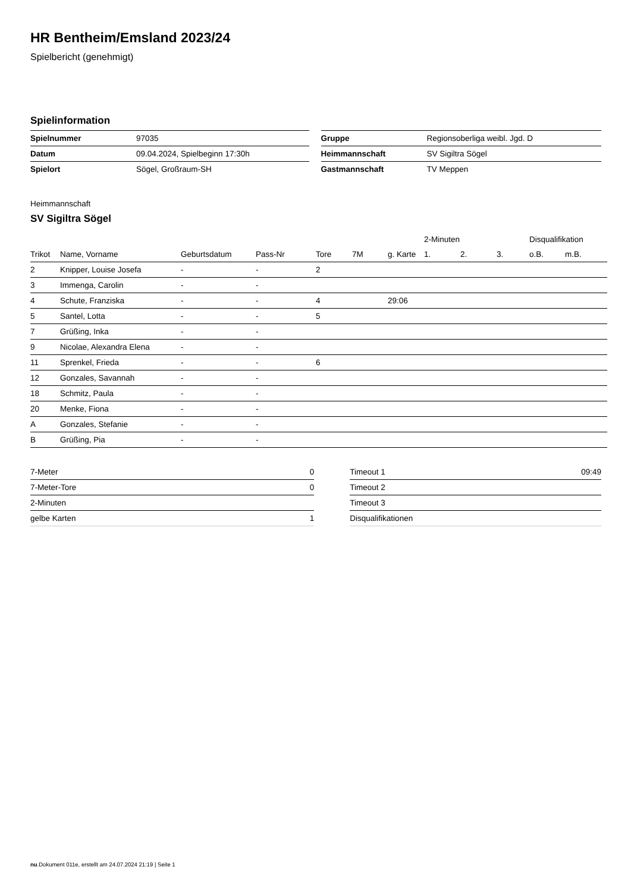HR Bentheim/Emsland 2023/24
Spielbericht (genehmigt)
Spielinformation
| Spielnummer | 97035 |
| Datum | 09.04.2024, Spielbeginn 17:30h |
| Spielort | Sögel, Großraum-SH |
| Gruppe | Regionsoberliga weibl. Jgd. D |
| Heimmannschaft | SV Sigiltra Sögel |
| Gastmannschaft | TV Meppen |
Heimmannschaft
SV Sigiltra Sögel
| | | | | | | | 2-Minuten | | | Disqualifikation | |
| --- | --- | --- | --- | --- | --- | --- | --- | --- | --- | --- | --- |
| Trikot | Name, Vorname | Geburtsdatum | Pass-Nr | Tore | 7M | g. Karte | 1. | 2. | 3. | o.B. | m.B. |
| 2 | Knipper, Louise Josefa | - | - | 2 | | | | | | | |
| 3 | Immenga, Carolin | - | - | | | | | | | | |
| 4 | Schute, Franziska | - | - | 4 | | 29:06 | | | | | |
| 5 | Santel, Lotta | - | - | 5 | | | | | | | |
| 7 | Grüßing, Inka | - | - | | | | | | | | |
| 9 | Nicolae, Alexandra Elena | - | - | | | | | | | | |
| 11 | Sprenkel, Frieda | - | - | 6 | | | | | | | |
| 12 | Gonzales, Savannah | - | - | | | | | | | | |
| 18 | Schmitz, Paula | - | - | | | | | | | | |
| 20 | Menke, Fiona | - | - | | | | | | | | |
| A | Gonzales, Stefanie | - | - | | | | | | | | |
| B | Grüßing, Pia | - | - | | | | | | | | |
| 7-Meter | 0 |
| 7-Meter-Tore | 0 |
| 2-Minuten | |
| gelbe Karten | 1 |
| Timeout 1 | 09:49 |
| Timeout 2 | |
| Timeout 3 | |
| Disqualifikationen | |
nu.Dokument 011e, erstellt am 24.07.2024 21:19 | Seite 1